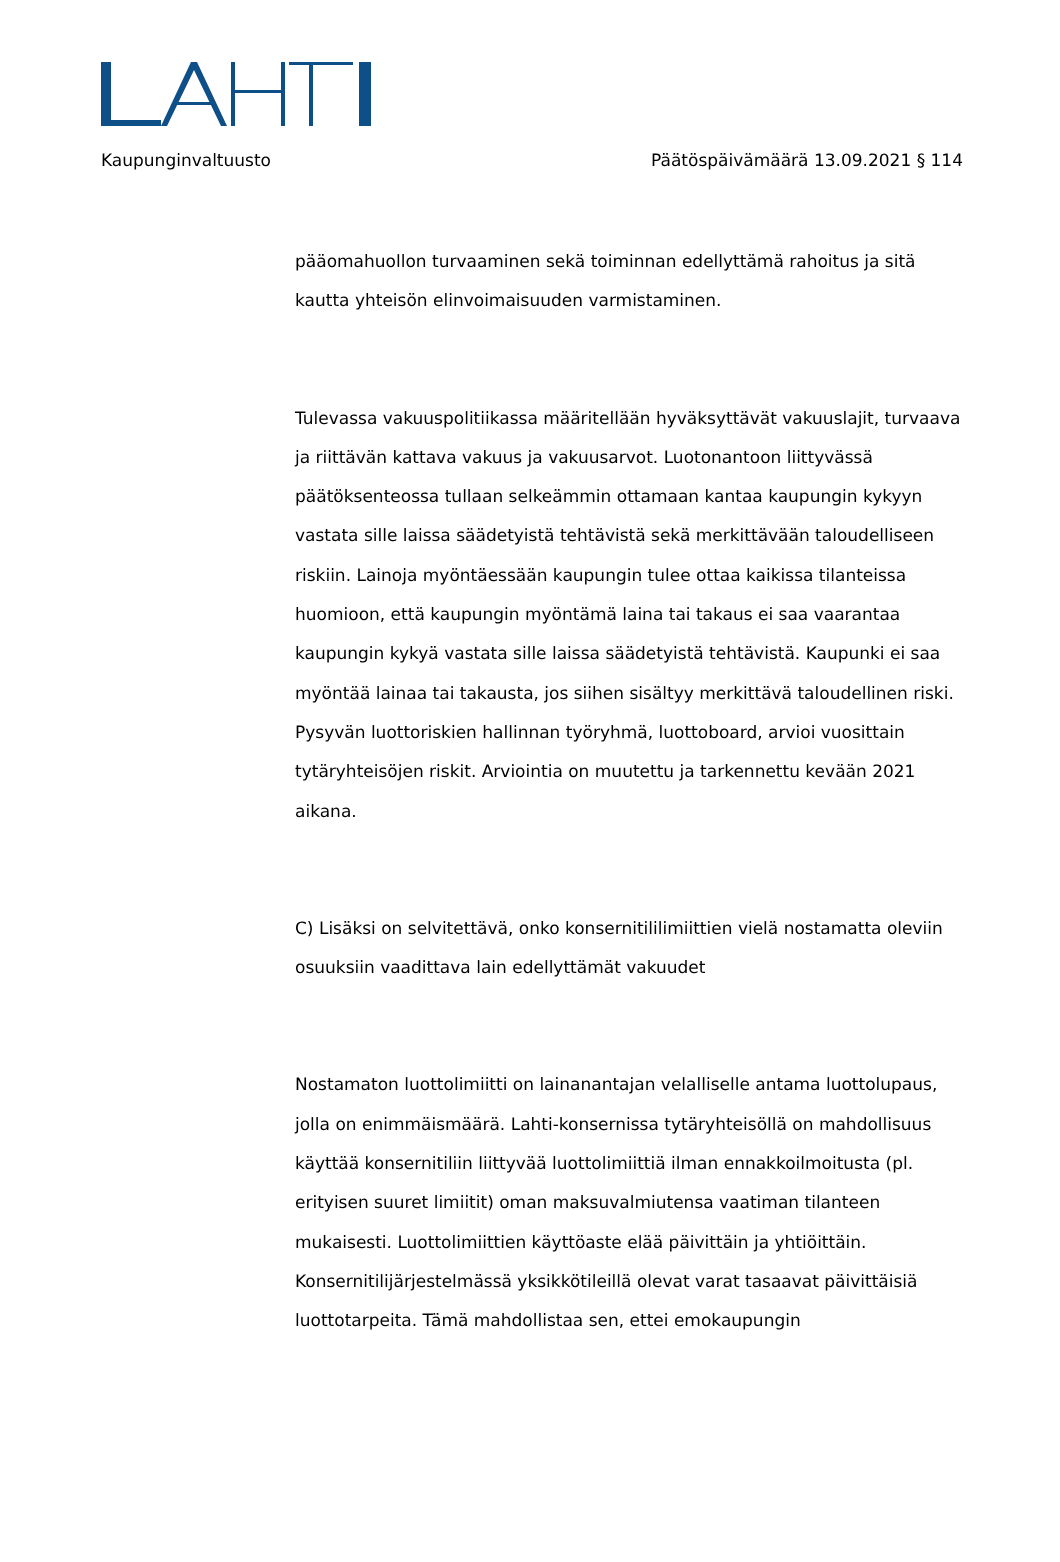Kaupunginvaltuusto Päätöspäivämäärä 13.09.2021 § 114
pääomahuollon turvaaminen sekä toiminnan edellyttämä rahoitus ja sitä kautta yhteisön elinvoimaisuuden varmistaminen.
Tulevassa vakuuspolitiikassa määritellään hyväksyttävät vakuuslajit, turvaava ja riittävän kattava vakuus ja vakuusarvot. Luotonantoon liittyvässä päätöksenteossa tullaan selkeämmin ottamaan kantaa kaupungin kykyyn vastata sille laissa säädetyistä tehtävistä sekä merkittävään taloudelliseen riskiin. Lainoja myöntäessään kaupungin tulee ottaa kaikissa tilanteissa huomioon, että kaupungin myöntämä laina tai takaus ei saa vaarantaa kaupungin kykyä vastata sille laissa säädetyistä tehtävistä. Kaupunki ei saa myöntää lainaa tai takausta, jos siihen sisältyy merkittävä taloudellinen riski. Pysyvän luottoriskien hallinnan työryhmä, luottoboard, arvioi vuosittain tytäryhteisöjen riskit. Arviointia on muutettu ja tarkennettu kevään 2021 aikana.
C) Lisäksi on selvitettävä, onko konsernitililimiittien vielä nostamatta oleviin osuuksiin vaadittava lain edellyttämät vakuudet
Nostamaton luottolimiitti on lainanantajan velalliselle antama luottolupaus, jolla on enimmäismäärä. Lahti-konsernissa tytäryhteisöllä on mahdollisuus käyttää konsernitiliin liittyvää luottolimiittiä ilman ennakkoilmoitusta (pl. erityisen suuret limiitit) oman maksuvalmiutensa vaatiman tilanteen mukaisesti. Luottolimiittien käyttöaste elää päivittäin ja yhtiöittäin. Konsernitilijärjestelmässä yksikkötileillä olevat varat tasaavat päivittäisiä luottotarpeita. Tämä mahdollistaa sen, ettei emokaupungin